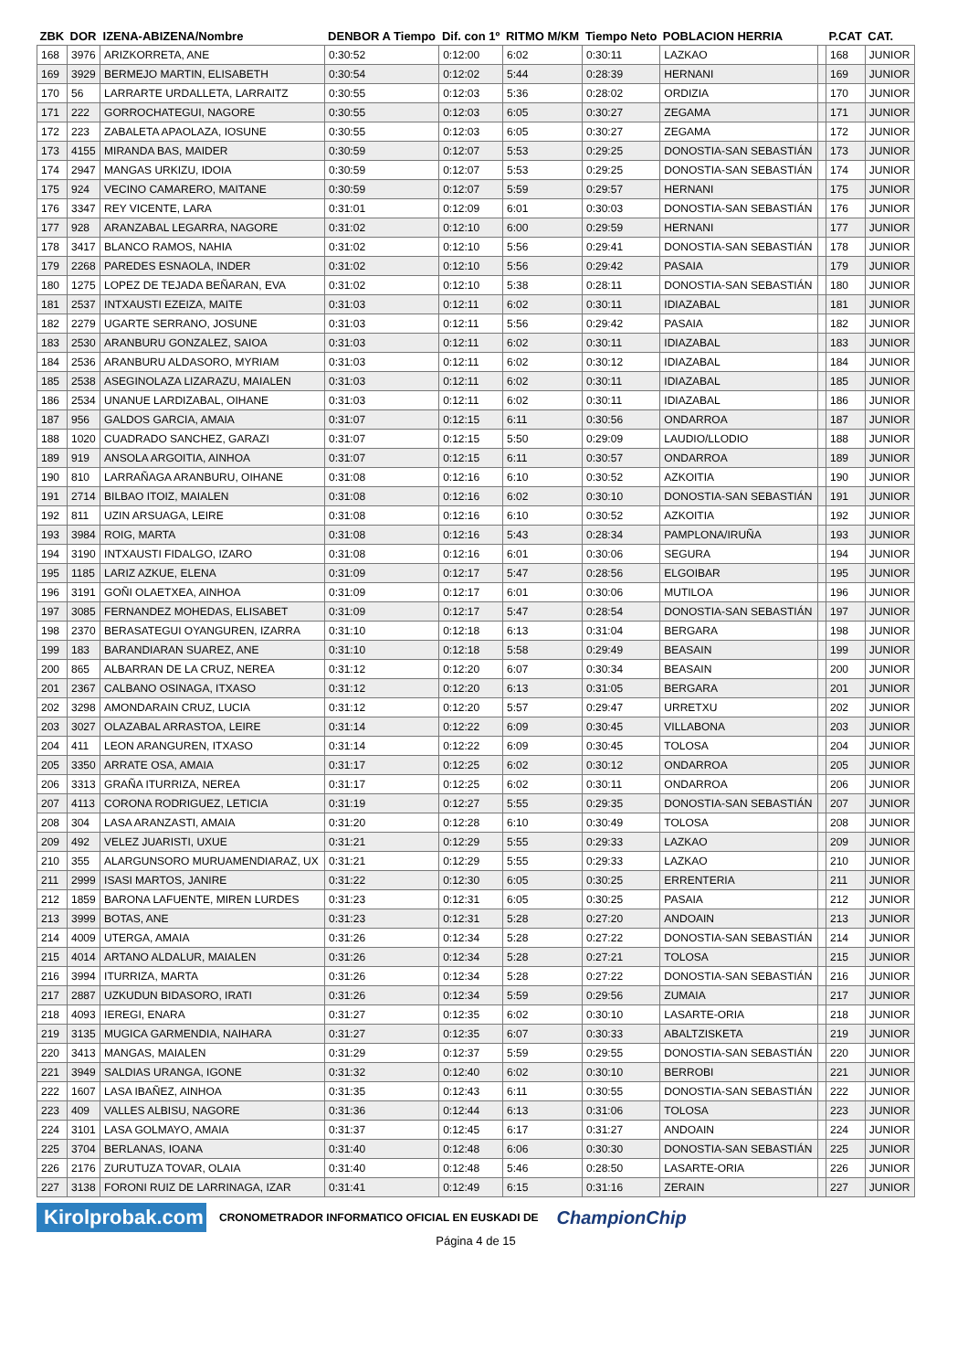| ZBK | DOR | IZENA-ABIZENA/Nombre | DENBOR A Tiempo | Dif. con 1º | RITMO M/KM | Tiempo Neto | POBLACION HERRIA | | P.CAT | CAT. |
| --- | --- | --- | --- | --- | --- | --- | --- | --- | --- | --- |
| 168 | 3976 | ARIZKORRETA, ANE | 0:30:52 | 0:12:00 | 6:02 | 0:30:11 | LAZKAO | | 168 | JUNIOR |
| 169 | 3929 | BERMEJO MARTIN, ELISABETH | 0:30:54 | 0:12:02 | 5:44 | 0:28:39 | HERNANI | | 169 | JUNIOR |
| 170 | 56 | LARRARTE URDALLETA, LARRAITZ | 0:30:55 | 0:12:03 | 5:36 | 0:28:02 | ORDIZIA | | 170 | JUNIOR |
| 171 | 222 | GORROCHATEGUI, NAGORE | 0:30:55 | 0:12:03 | 6:05 | 0:30:27 | ZEGAMA | | 171 | JUNIOR |
| 172 | 223 | ZABALETA APAOLAZA, IOSUNE | 0:30:55 | 0:12:03 | 6:05 | 0:30:27 | ZEGAMA | | 172 | JUNIOR |
| 173 | 4155 | MIRANDA BAS, MAIDER | 0:30:59 | 0:12:07 | 5:53 | 0:29:25 | DONOSTIA-SAN SEBASTIÁN | | 173 | JUNIOR |
| 174 | 2947 | MANGAS URKIZU, IDOIA | 0:30:59 | 0:12:07 | 5:53 | 0:29:25 | DONOSTIA-SAN SEBASTIÁN | | 174 | JUNIOR |
| 175 | 924 | VECINO CAMARERO, MAITANE | 0:30:59 | 0:12:07 | 5:59 | 0:29:57 | HERNANI | | 175 | JUNIOR |
| 176 | 3347 | REY VICENTE, LARA | 0:31:01 | 0:12:09 | 6:01 | 0:30:03 | DONOSTIA-SAN SEBASTIÁN | | 176 | JUNIOR |
| 177 | 928 | ARANZABAL LEGARRA, NAGORE | 0:31:02 | 0:12:10 | 6:00 | 0:29:59 | HERNANI | | 177 | JUNIOR |
| 178 | 3417 | BLANCO RAMOS, NAHIA | 0:31:02 | 0:12:10 | 5:56 | 0:29:41 | DONOSTIA-SAN SEBASTIÁN | | 178 | JUNIOR |
| 179 | 2268 | PAREDES ESNAOLA, INDER | 0:31:02 | 0:12:10 | 5:56 | 0:29:42 | PASAIA | | 179 | JUNIOR |
| 180 | 1275 | LOPEZ DE TEJADA BEÑARAN, EVA | 0:31:02 | 0:12:10 | 5:38 | 0:28:11 | DONOSTIA-SAN SEBASTIÁN | | 180 | JUNIOR |
| 181 | 2537 | INTXAUSTI EZEIZA, MAITE | 0:31:03 | 0:12:11 | 6:02 | 0:30:11 | IDIAZABAL | | 181 | JUNIOR |
| 182 | 2279 | UGARTE SERRANO, JOSUNE | 0:31:03 | 0:12:11 | 5:56 | 0:29:42 | PASAIA | | 182 | JUNIOR |
| 183 | 2530 | ARANBURU GONZALEZ, SAIOA | 0:31:03 | 0:12:11 | 6:02 | 0:30:11 | IDIAZABAL | | 183 | JUNIOR |
| 184 | 2536 | ARANBURU ALDASORO, MYRIAM | 0:31:03 | 0:12:11 | 6:02 | 0:30:12 | IDIAZABAL | | 184 | JUNIOR |
| 185 | 2538 | ASEGINOLAZA LIZARAZU, MAIALEN | 0:31:03 | 0:12:11 | 6:02 | 0:30:11 | IDIAZABAL | | 185 | JUNIOR |
| 186 | 2534 | UNANUE LARDIZABAL, OIHANE | 0:31:03 | 0:12:11 | 6:02 | 0:30:11 | IDIAZABAL | | 186 | JUNIOR |
| 187 | 956 | GALDOS GARCIA, AMAIA | 0:31:07 | 0:12:15 | 6:11 | 0:30:56 | ONDARROA | | 187 | JUNIOR |
| 188 | 1020 | CUADRADO SANCHEZ, GARAZI | 0:31:07 | 0:12:15 | 5:50 | 0:29:09 | LAUDIO/LLODIO | | 188 | JUNIOR |
| 189 | 919 | ANSOLA ARGOITIA, AINHOA | 0:31:07 | 0:12:15 | 6:11 | 0:30:57 | ONDARROA | | 189 | JUNIOR |
| 190 | 810 | LARRAÑAGA ARANBURU, OIHANE | 0:31:08 | 0:12:16 | 6:10 | 0:30:52 | AZKOITIA | | 190 | JUNIOR |
| 191 | 2714 | BILBAO ITOIZ, MAIALEN | 0:31:08 | 0:12:16 | 6:02 | 0:30:10 | DONOSTIA-SAN SEBASTIÁN | | 191 | JUNIOR |
| 192 | 811 | UZIN ARSUAGA, LEIRE | 0:31:08 | 0:12:16 | 6:10 | 0:30:52 | AZKOITIA | | 192 | JUNIOR |
| 193 | 3984 | ROIG, MARTA | 0:31:08 | 0:12:16 | 5:43 | 0:28:34 | PAMPLONA/IRUÑA | | 193 | JUNIOR |
| 194 | 3190 | INTXAUSTI FIDALGO, IZARO | 0:31:08 | 0:12:16 | 6:01 | 0:30:06 | SEGURA | | 194 | JUNIOR |
| 195 | 1185 | LARIZ AZKUE, ELENA | 0:31:09 | 0:12:17 | 5:47 | 0:28:56 | ELGOIBAR | | 195 | JUNIOR |
| 196 | 3191 | GOÑI OLAETXEA, AINHOA | 0:31:09 | 0:12:17 | 6:01 | 0:30:06 | MUTILOA | | 196 | JUNIOR |
| 197 | 3085 | FERNANDEZ MOHEDAS, ELISABET | 0:31:09 | 0:12:17 | 5:47 | 0:28:54 | DONOSTIA-SAN SEBASTIÁN | | 197 | JUNIOR |
| 198 | 2370 | BERASATEGUI OYANGUREN, IZARRA | 0:31:10 | 0:12:18 | 6:13 | 0:31:04 | BERGARA | | 198 | JUNIOR |
| 199 | 183 | BARANDIARAN SUAREZ, ANE | 0:31:10 | 0:12:18 | 5:58 | 0:29:49 | BEASAIN | | 199 | JUNIOR |
| 200 | 865 | ALBARRAN DE LA CRUZ, NEREA | 0:31:12 | 0:12:20 | 6:07 | 0:30:34 | BEASAIN | | 200 | JUNIOR |
| 201 | 2367 | CALBANO OSINAGA, ITXASO | 0:31:12 | 0:12:20 | 6:13 | 0:31:05 | BERGARA | | 201 | JUNIOR |
| 202 | 3298 | AMONDARAIN CRUZ, LUCIA | 0:31:12 | 0:12:20 | 5:57 | 0:29:47 | URRETXU | | 202 | JUNIOR |
| 203 | 3027 | OLAZABAL ARRASTOA, LEIRE | 0:31:14 | 0:12:22 | 6:09 | 0:30:45 | VILLABONA | | 203 | JUNIOR |
| 204 | 411 | LEON ARANGUREN, ITXASO | 0:31:14 | 0:12:22 | 6:09 | 0:30:45 | TOLOSA | | 204 | JUNIOR |
| 205 | 3350 | ARRATE OSA, AMAIA | 0:31:17 | 0:12:25 | 6:02 | 0:30:12 | ONDARROA | | 205 | JUNIOR |
| 206 | 3313 | GRAÑA ITURRIZA, NEREA | 0:31:17 | 0:12:25 | 6:02 | 0:30:11 | ONDARROA | | 206 | JUNIOR |
| 207 | 4113 | CORONA RODRIGUEZ, LETICIA | 0:31:19 | 0:12:27 | 5:55 | 0:29:35 | DONOSTIA-SAN SEBASTIÁN | | 207 | JUNIOR |
| 208 | 304 | LASA ARANZASTI, AMAIA | 0:31:20 | 0:12:28 | 6:10 | 0:30:49 | TOLOSA | | 208 | JUNIOR |
| 209 | 492 | VELEZ JUARISTI, UXUE | 0:31:21 | 0:12:29 | 5:55 | 0:29:33 | LAZKAO | | 209 | JUNIOR |
| 210 | 355 | ALARGUNSORO MURUAMENDIARAZ, UX | 0:31:21 | 0:12:29 | 5:55 | 0:29:33 | LAZKAO | | 210 | JUNIOR |
| 211 | 2999 | ISASI MARTOS, JANIRE | 0:31:22 | 0:12:30 | 6:05 | 0:30:25 | ERRENTERIA | | 211 | JUNIOR |
| 212 | 1859 | BARONA LAFUENTE, MIREN LURDES | 0:31:23 | 0:12:31 | 6:05 | 0:30:25 | PASAIA | | 212 | JUNIOR |
| 213 | 3999 | BOTAS, ANE | 0:31:23 | 0:12:31 | 5:28 | 0:27:20 | ANDOAIN | | 213 | JUNIOR |
| 214 | 4009 | UTERGA, AMAIA | 0:31:26 | 0:12:34 | 5:28 | 0:27:22 | DONOSTIA-SAN SEBASTIÁN | | 214 | JUNIOR |
| 215 | 4014 | ARTANO ALDALUR, MAIALEN | 0:31:26 | 0:12:34 | 5:28 | 0:27:21 | TOLOSA | | 215 | JUNIOR |
| 216 | 3994 | ITURRIZA, MARTA | 0:31:26 | 0:12:34 | 5:28 | 0:27:22 | DONOSTIA-SAN SEBASTIÁN | | 216 | JUNIOR |
| 217 | 2887 | UZKUDUN BIDASORO, IRATI | 0:31:26 | 0:12:34 | 5:59 | 0:29:56 | ZUMAIA | | 217 | JUNIOR |
| 218 | 4093 | IEREGI, ENARA | 0:31:27 | 0:12:35 | 6:02 | 0:30:10 | LASARTE-ORIA | | 218 | JUNIOR |
| 219 | 3135 | MUGICA GARMENDIA, NAIHARA | 0:31:27 | 0:12:35 | 6:07 | 0:30:33 | ABALTZISKETA | | 219 | JUNIOR |
| 220 | 3413 | MANGAS, MAIALEN | 0:31:29 | 0:12:37 | 5:59 | 0:29:55 | DONOSTIA-SAN SEBASTIÁN | | 220 | JUNIOR |
| 221 | 3949 | SALDIAS URANGA, IGONE | 0:31:32 | 0:12:40 | 6:02 | 0:30:10 | BERROBI | | 221 | JUNIOR |
| 222 | 1607 | LASA IBAÑEZ, AINHOA | 0:31:35 | 0:12:43 | 6:11 | 0:30:55 | DONOSTIA-SAN SEBASTIÁN | | 222 | JUNIOR |
| 223 | 409 | VALLES ALBISU, NAGORE | 0:31:36 | 0:12:44 | 6:13 | 0:31:06 | TOLOSA | | 223 | JUNIOR |
| 224 | 3101 | LASA GOLMAYO, AMAIA | 0:31:37 | 0:12:45 | 6:17 | 0:31:27 | ANDOAIN | | 224 | JUNIOR |
| 225 | 3704 | BERLANAS, IOANA | 0:31:40 | 0:12:48 | 6:06 | 0:30:30 | DONOSTIA-SAN SEBASTIÁN | | 225 | JUNIOR |
| 226 | 2176 | ZURUTUZA TOVAR, OLAIA | 0:31:40 | 0:12:48 | 5:46 | 0:28:50 | LASARTE-ORIA | | 226 | JUNIOR |
| 227 | 3138 | FORONI RUIZ DE LARRINAGA, IZAR | 0:31:41 | 0:12:49 | 6:15 | 0:31:16 | ZERAIN | | 227 | JUNIOR |
Kirolprobak.com
CRONOMETRADOR INFORMATICO OFICIAL EN EUSKADI DE
ChampionChip
Página 4 de 15